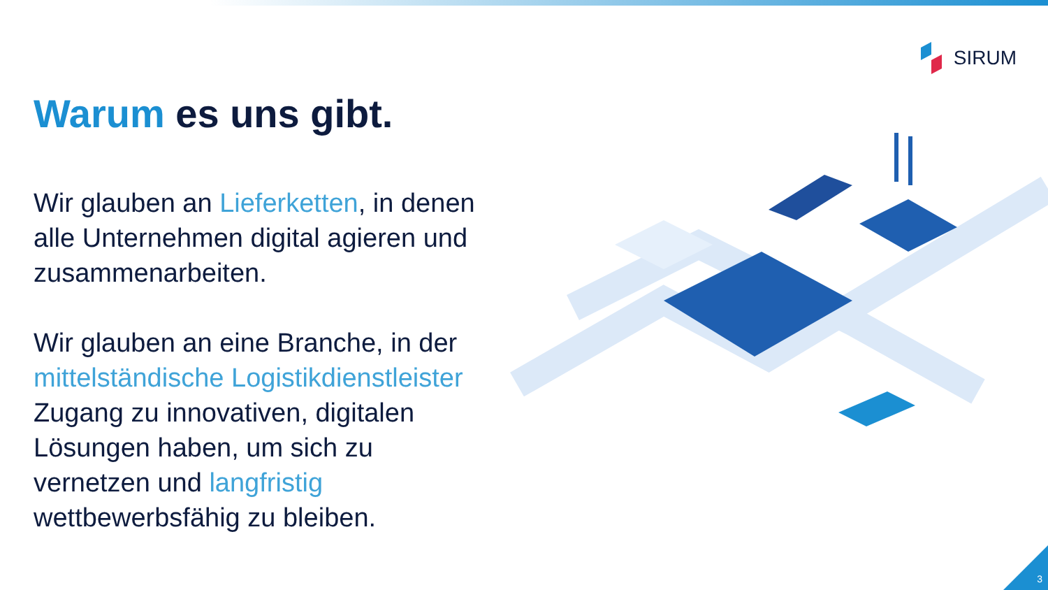SIRUM
Warum es uns gibt.
Wir glauben an Lieferketten, in denen alle Unternehmen digital agieren und zusammenarbeiten.
Wir glauben an eine Branche, in der mittelständische Logistikdienstleister Zugang zu innovativen, digitalen Lösungen haben, um sich zu vernetzen und langfristig wettbewerbsfähig zu bleiben.
3